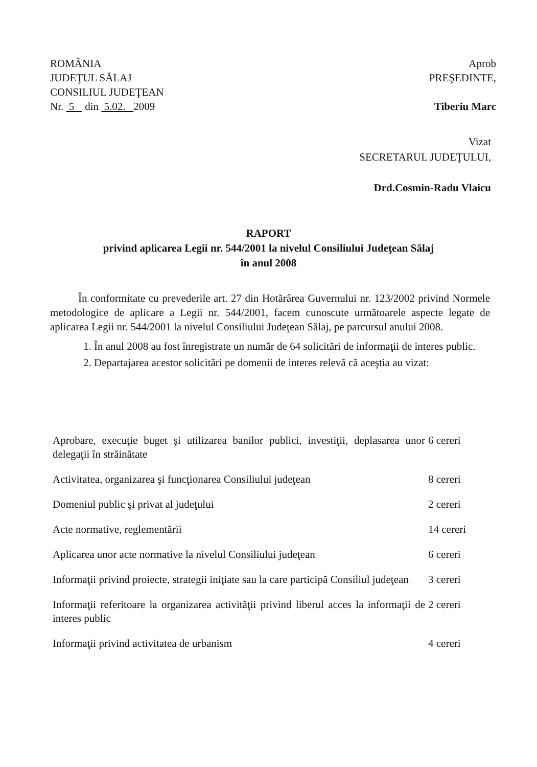ROMÂNIA
JUDEŢUL SĂLAJ
CONSILIUL JUDEŢEAN
Nr. 5 din 5.02. 2009
Aprob
PREŞEDINTE,
Tiberiu Marc
Vizat
SECRETARUL JUDEŢULUI,
Drd.Cosmin-Radu Vlaicu
RAPORT
privind aplicarea Legii nr. 544/2001 la nivelul Consiliului Judeţean Sălaj
în anul 2008
În conformitate cu prevederile art. 27 din Hotărârea Guvernului nr. 123/2002 privind Normele metodologice de aplicare a Legii nr. 544/2001, facem cunoscute următoarele aspecte legate de aplicarea Legii nr. 544/2001 la nivelul Consiliului Judeţean Sălaj, pe parcursul anului 2008.
1. În anul 2008 au fost înregistrate un număr de 64 solicitări de informaţii de interes public.
2. Departajarea acestor solicitări pe domenii de interes relevă că aceştia au vizat:
| Aprobare, execuţie buget şi utilizarea banilor publici, investiţii, deplasarea unor delegaţii în străinătate | 6 cereri |
| Activitatea, organizarea şi funcţionarea Consiliului judeţean | 8 cereri |
| Domeniul public şi privat al judeţului | 2 cereri |
| Acte normative, reglementării | 14 cereri |
| Aplicarea unor acte normative la nivelul Consiliului judeţean | 6 cereri |
| Informaţii privind proiecte, strategii iniţiate sau la care participă Consiliul judeţean | 3 cereri |
| Informaţii referitoare la organizarea activităţii privind liberul acces la informaţii de interes public | 2 cereri |
| Informaţii privind activitatea de urbanism | 4 cereri |